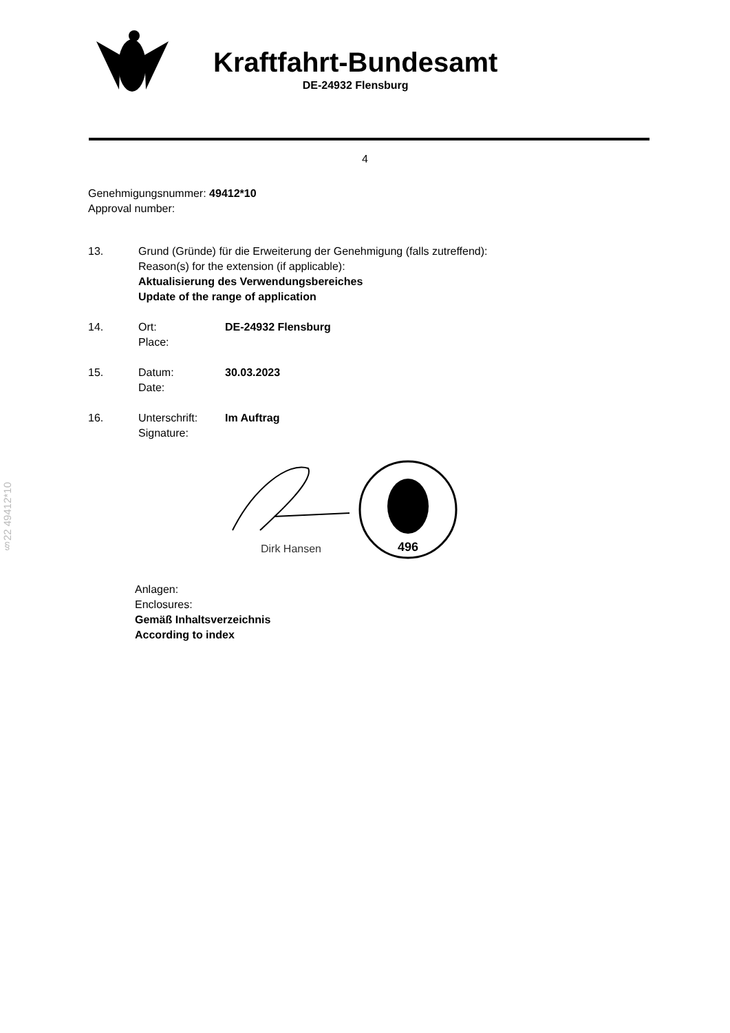§22 49412*10
Kraftfahrt-Bundesamt
DE-24932 Flensburg
4
Genehmigungsnummer: 49412*10
Approval number:
13. Grund (Gründe) für die Erweiterung der Genehmigung (falls zutreffend):
Reason(s) for the extension (if applicable):
Aktualisierung des Verwendungsbereiches
Update of the range of application
14. Ort:
Place:
DE-24932 Flensburg
15. Datum:
Date:
30.03.2023
16. Unterschrift:
Signature:
Im Auftrag
Dirk Hansen
496
Anlagen:
Enclosures:
Gemäß Inhaltsverzeichnis
According to index